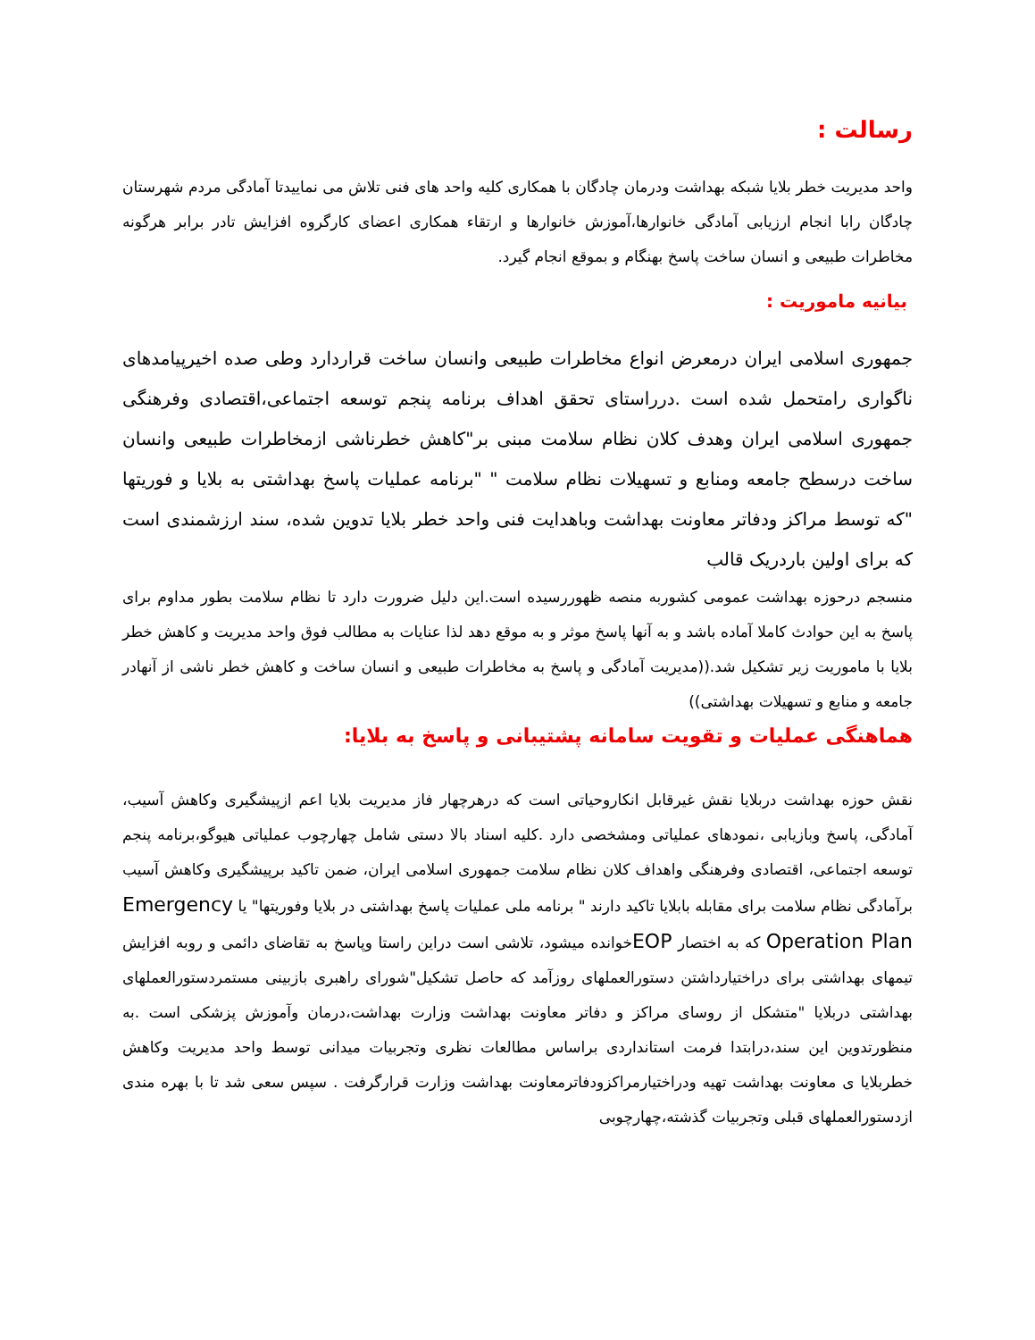رسالت :
واحد مدیریت خطر بلایا شبکه بهداشت ودرمان چادگان با همکاری کلیه واحد های فنی تلاش می نماییدتا آمادگی مردم شهرستان چادگان رابا انجام ارزیابی آمادگی خانوارها،آموزش خانوارها و ارتقاء همکاری اعضای کارگروه افزایش تادر برابر هرگونه مخاطرات طبیعی و انسان ساخت پاسخ بهنگام و بموقع انجام گیرد.
بیانیه ماموریت :
جمهوری اسلامی ایران درمعرض انواع مخاطرات طبیعی وانسان ساخت قراردارد وطی صده اخیرپیامدهای ناگواری رامتحمل شده است .درراستای تحقق اهداف برنامه پنجم توسعه اجتماعی،اقتصادی وفرهنگی جمهوری اسلامی ایران وهدف کلان نظام سلامت مبنی بر"کاهش خطرناشی ازمخاطرات طبیعی وانسان ساخت درسطح جامعه ومنابع و تسهیلات نظام سلامت " "برنامه عملیات پاسخ بهداشتی به بلایا و فوریتها "که توسط مراکز ودفاتر معاونت بهداشت وباهدایت فنی واحد خطر بلایا تدوین شده، سند ارزشمندی است که برای اولین باردریک قالب
منسجم درحوزه بهداشت عمومی کشوربه منصه ظهوررسیده است.این دلیل ضرورت دارد تا نظام سلامت بطور مداوم برای پاسخ به این حوادث کاملا آماده باشد و به آنها پاسخ موثر و به موقع دهد لذا عنایات به مطالب فوق واحد مدیریت و کاهش خطر بلایا با ماموریت زیر تشکیل شد.((مدیریت آمادگی و پاسخ به مخاطرات طبیعی و انسان ساخت و کاهش خطر ناشی از آنهادر جامعه و منابع و تسهیلات بهداشتی))
هماهنگی عملیات و تقویت سامانه پشتیبانی و پاسخ به بلایا:
نقش حوزه بهداشت دربلایا نقش غیرقابل انکاروحیاتی است که درهرچهار فاز مدیریت بلایا اعم ازپیشگیری وکاهش آسیب، آمادگی، پاسخ وبازیابی ،نمودهای عملیاتی ومشخصی دارد .کلیه اسناد بالا دستی شامل چهارچوب عملیاتی هیوگو،برنامه پنجم توسعه اجتماعی، اقتصادی وفرهنگی واهداف کلان نظام سلامت جمهوری اسلامی ایران، ضمن تاکید برپیشگیری وکاهش آسیب برآمادگی نظام سلامت برای مقابله بابلایا تاکید دارند " برنامه ملی عملیات پاسخ بهداشتی در بلایا وفوریتها" یا Emergency Operation Plan که به اختصار EOPخوانده میشود، تلاشی است دراین راستا وپاسخ به تقاضای دائمی و روبه افزایش تیمهای بهداشتی برای دراختیارداشتن دستورالعملهای روزآمد که حاصل تشکیل"شورای راهبری بازبینی مستمردستورالعملهای بهداشتی دربلایا "متشکل از روسای مراکز و دفاتر معاونت بهداشت وزارت بهداشت،درمان وآموزش پزشکی است .به منظورتدوین این سند،درابتدا فرمت استانداردی براساس مطالعات نظری وتجربیات میدانی توسط واحد مدیریت وکاهش خطربلایا ی معاونت بهداشت تهیه ودراختیارمراکزودفاترمعاونت بهداشت وزارت قرارگرفت . سپس سعی شد تا با بهره مندی ازدستورالعملهای قبلی وتجربیات گذشته،چهارچوبی